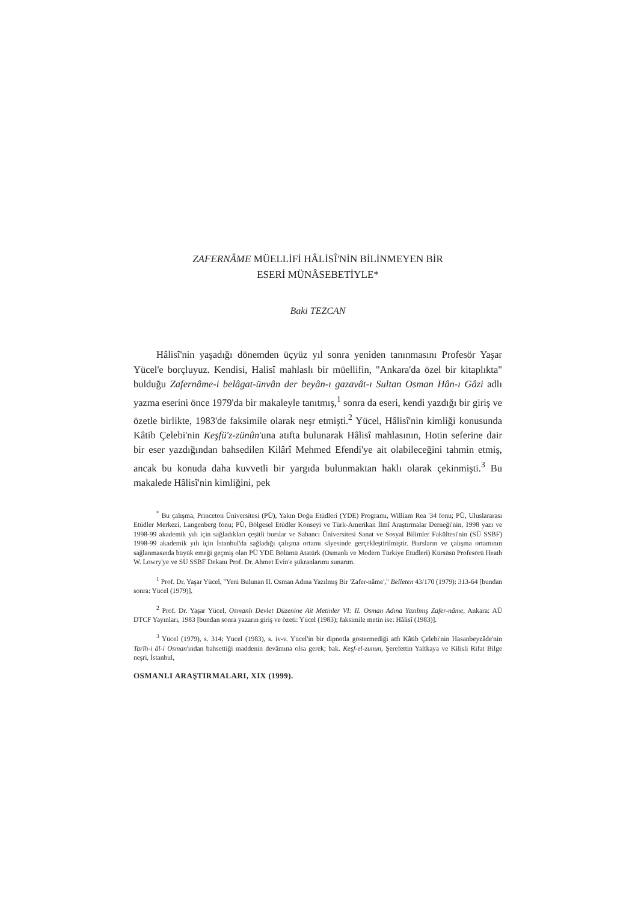ZAFERNÂME MÜELLİFİ HÂLİSÎ'NİN BİLİNMEYEN BİR
ESERİ MÜNÂSEBETİYLE*
Baki TEZCAN
Hâlisî'nin yaşadığı dönemden üçyüz yıl sonra yeniden tanınmasını Profesör Yaşar Yücel'e borçluyuz. Kendisi, Halisî mahlaslı bir müellifin, "Ankara'da özel bir kitaplıkta" bulduğu Zafernâme-i belâgat-ünvân der beyân-ı gazavât-ı Sultan Osman Hân-ı Gâzi adlı yazma eserini önce 1979'da bir makaleyle tanıtmış,<sup>1</sup> sonra da eseri, kendi yazdığı bir giriş ve özetle birlikte, 1983'de faksimile olarak neşr etmişti.<sup>2</sup> Yücel, Hâlisî'nin kimliği konusunda Kâtib Çelebi'nin Keşfü'z-zünûn'una atıfta bulunarak Hâlisî mahlasının, Hotin seferine dair bir eser yazdığından bahsedilen Kilârî Mehmed Efendi'ye ait olabileceğini tahmin etmiş, ancak bu konuda daha kuvvetli bir yargıda bulunmaktan haklı olarak çekinmişti.<sup>3</sup> Bu makalede Hâlisî'nin kimliğini, pek
<sup>*</sup> Bu çalışma, Princeton Üniversitesi (PÜ), Yakın Doğu Etüdleri (YDE) Programı, William Rea '34 fonu; PÜ, Uluslararası Etüdler Merkezi, Langenberg fonu; PÜ, Bölgesel Etüdler Konseyi ve Türk-Amerikan İlmî Araştırmalar Derneği'nin, 1998 yazı ve 1998-99 akademik yılı için sağladıkları çeşitli burslar ve Sabancı Üniversitesi Sanat ve Sosyal Bilimler Fakültesi'nin (SÜ SSBF) 1998-99 akademik yılı için İstanbul'da sağladığı çalışma ortamı sâyesinde gerçekleştirilmiştir. Bursların ve çalışma ortamının sağlanmasında büyük emeği geçmiş olan PÜ YDE Bölümü Atatürk (Osmanlı ve Modern Türkiye Etüdleri) Kürsüsü Profesörü Heath W. Lowry'ye ve SÜ SSBF Dekanı Prof. Dr. Ahmet Evin'e şükranlarımı sunarım.
<sup>1</sup> Prof. Dr. Yaşar Yücel, "Yeni Bulunan II. Osman Adına Yazılmış Bir 'Zafer-nâme'," Belleten 43/170 (1979): 313-64 [bundan sonra: Yücel (1979)].
<sup>2</sup> Prof. Dr. Yaşar Yücel, Osmanlı Devlet Düzenine Ait Metinler VI: II. Osman Adına Yazılmış Zafer-nâme, Ankara: AÜ DTCF Yayınları, 1983 [bundan sonra yazarın giriş ve özeti: Yücel (1983); faksimile metin ise: Hâlisî (1983)].
<sup>3</sup> Yücel (1979), s. 314; Yücel (1983), s. iv-v. Yücel'in bir dipnotla göstermediği atfı Kâtib Çelebi'nin Hasanbeyzâde'nin Tarîh-i âl-i Osman'ından bahsettiği maddenin devâmına olsa gerek; bak. Keşf-el-zunun, Şerefettin Yaltkaya ve Kilisli Rifat Bilge neşri, İstanbul,
OSMANLI ARAŞTIRMALARI, XIX (1999).